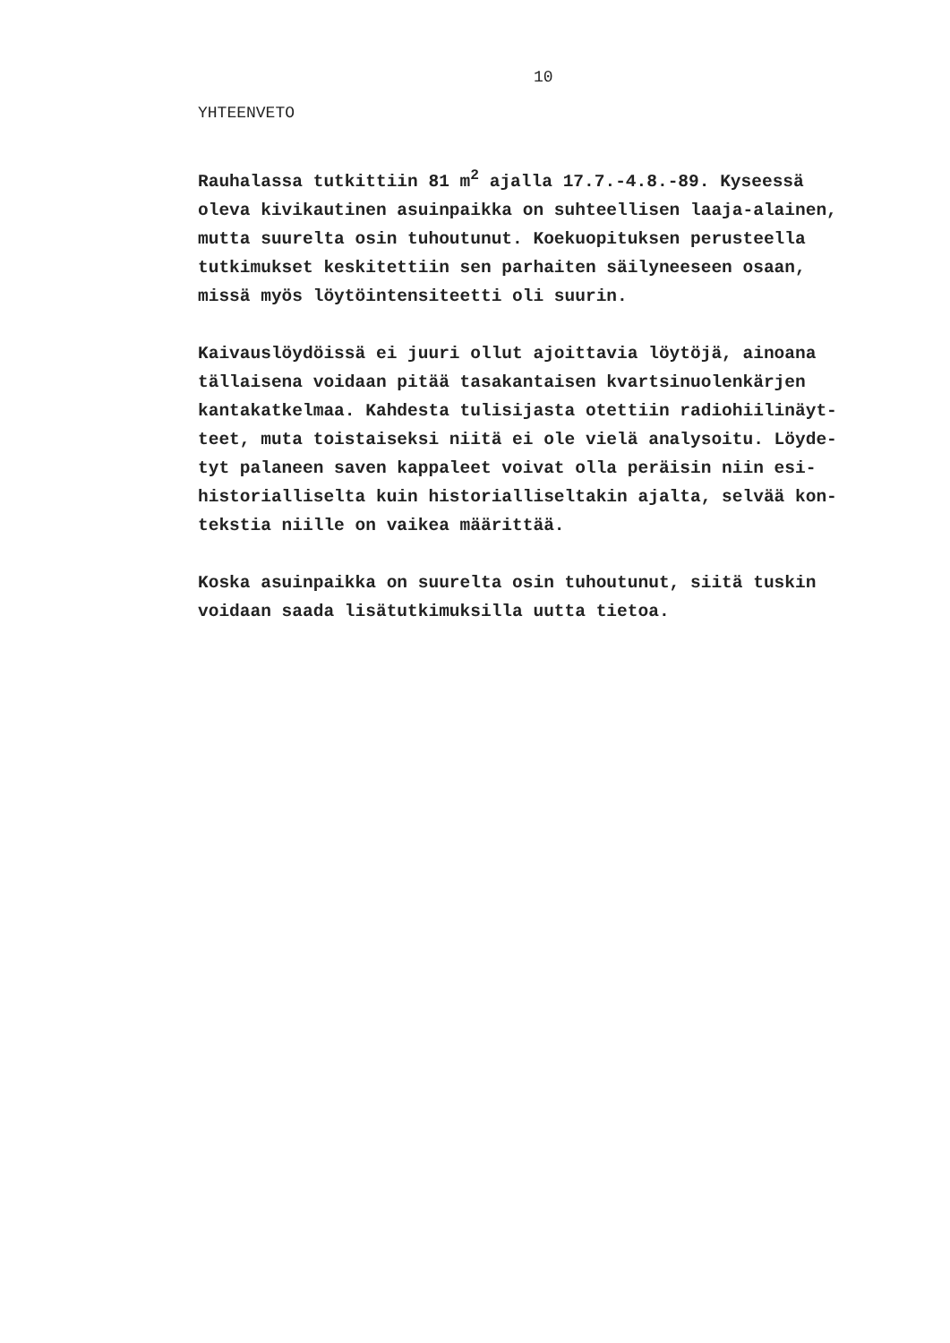10
YHTEENVETO
Rauhalassa tutkittiin 81 m<sup>2</sup> ajalla 17.7.-4.8.-89. Kyseessä oleva kivikautinen asuinpaikka on suhteellisen laaja-alainen, mutta suurelta osin tuhoutunut. Koekuopituksen perusteella tutkimukset keskitettiin sen parhaiten säilyneeseen osaan, missä myös löytöintensiteetti oli suurin.
Kaivauslöydöissä ei juuri ollut ajoittavia löytöjä, ainoana tällaisena voidaan pitää tasakantaisen kvartsinuolenkärjen kantakatkelmaa. Kahdesta tulisijasta otettiin radiohiilinäyt- teet, muta toistaiseksi niitä ei ole vielä analysoitu. Löyde- tyt palaneen saven kappaleet voivat olla peräisin niin esi- historialliselta kuin historialliseltakin ajalta, selvää kon- tekstia niille on vaikea määrittää.
Koska asuinpaikka on suurelta osin tuhoutunut, siitä tuskin voidaan saada lisätutkimuksilla uutta tietoa.